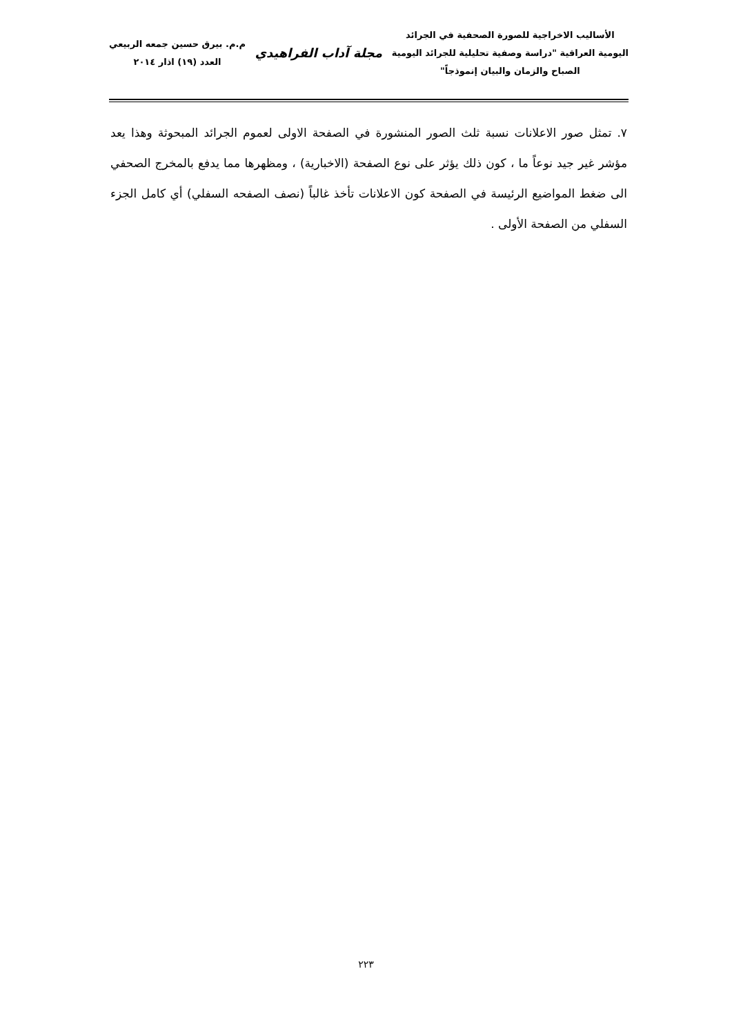الأساليب الاخراجية للصورة الصحفية في الجرائد
اليومية العراقية "دراسة وصفية تحليلية للجرائد اليومية
الصباح والزمان والبيان إنموذجاً"
مجلة آداب الفراهيدي
م.م. بيرق حسين جمعه الربيعي
العدد (١٩) اذار ٢٠١٤
٧. تمثل صور الاعلانات نسبة ثلث الصور المنشورة في الصفحة الاولى لعموم الجرائد المبحوثة وهذا يعد مؤشر غير جيد نوعاً ما ، كون ذلك يؤثر على نوع الصفحة (الاخبارية) ، ومظهرها مما يدفع بالمخرج الصحفي الى ضغط المواضيع الرئيسة في الصفحة كون الاعلانات تأخذ غالباً (نصف الصفحه السفلي) أي كامل الجزء السفلي من الصفحة الأولى .
٢٢٣